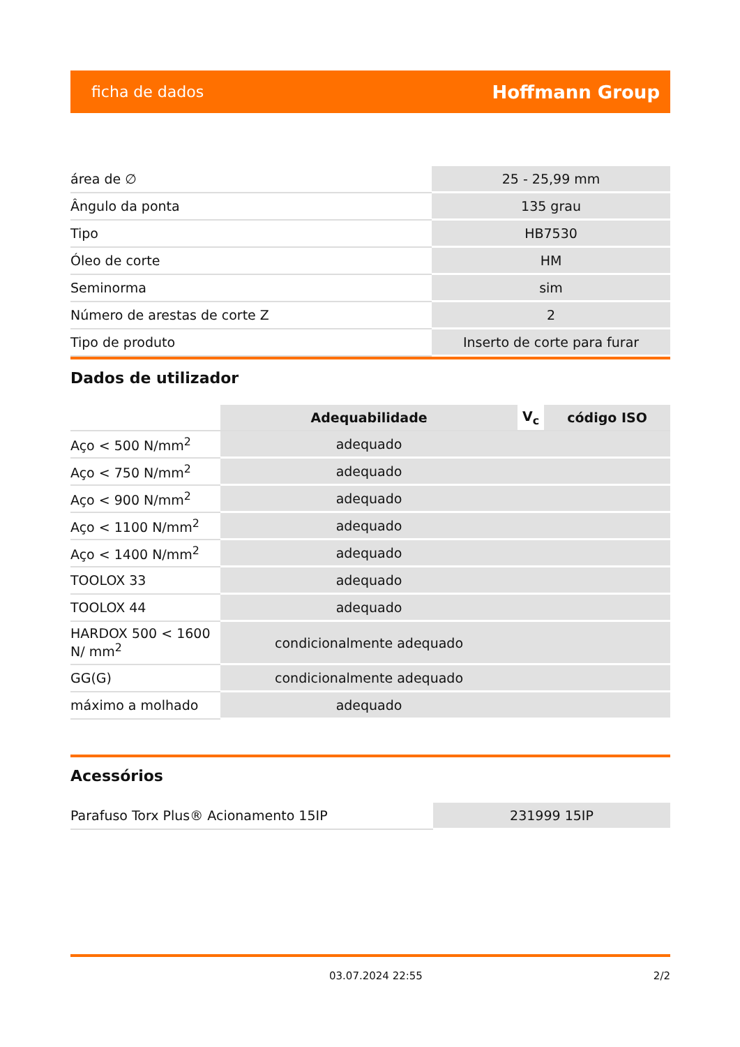ficha de dados Hoffmann Group
| área de ∅ | 25 - 25,99 mm |
| Ângulo da ponta | 135 grau |
| Tipo | HB7530 |
| Óleo de corte | HM |
| Seminorma | sim |
| Número de arestas de corte Z | 2 |
| Tipo de produto | Inserto de corte para furar |
Dados de utilizador
| | Adequabilidade | V<sub>c</sub> | código ISO |
| Aço < 500 N/mm<sup>2</sup> | adequado | | |
| Aço < 750 N/mm<sup>2</sup> | adequado | | |
| Aço < 900 N/mm<sup>2</sup> | adequado | | |
| Aço < 1100 N/mm<sup>2</sup> | adequado | | |
| Aço < 1400 N/mm<sup>2</sup> | adequado | | |
| TOOLOX 33 | adequado | | |
| TOOLOX 44 | adequado | | |
| HARDOX 500 < 1600 N/ mm<sup>2</sup> | condicionalmente adequado | | |
| GG(G) | condicionalmente adequado | | |
| máximo a molhado | adequado | | |
Acessórios
| Parafuso Torx Plus® Acionamento 15IP | 231999 15IP |
03.07.2024 22:55 2/2